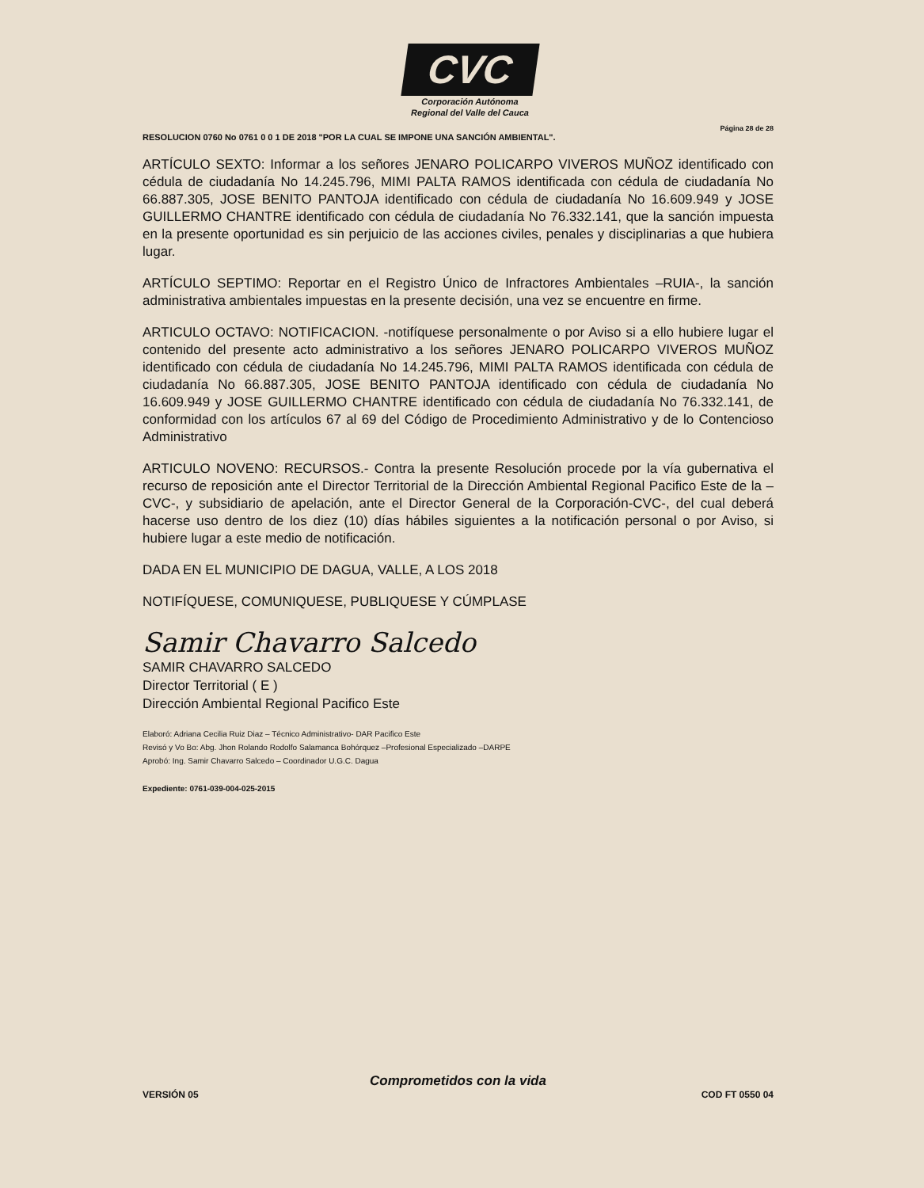CVC
Corporación Autónoma
Regional del Valle del Cauca
Página 28 de 28
RESOLUCION 0760 No 0761 0 0 1 DE 2018 "POR LA CUAL SE IMPONE UNA SANCIÓN AMBIENTAL".
ARTÍCULO SEXTO: Informar a los señores JENARO POLICARPO VIVEROS MUÑOZ identificado con cédula de ciudadanía No 14.245.796, MIMI PALTA RAMOS identificada con cédula de ciudadanía No 66.887.305, JOSE BENITO PANTOJA identificado con cédula de ciudadanía No 16.609.949 y JOSE GUILLERMO CHANTRE identificado con cédula de ciudadanía No 76.332.141, que la sanción impuesta en la presente oportunidad es sin perjuicio de las acciones civiles, penales y disciplinarias a que hubiera lugar.
ARTÍCULO SEPTIMO: Reportar en el Registro Único de Infractores Ambientales –RUIA-, la sanción administrativa ambientales impuestas en la presente decisión, una vez se encuentre en firme.
ARTICULO OCTAVO: NOTIFICACION. -notifíquese personalmente o por Aviso si a ello hubiere lugar el contenido del presente acto administrativo a los señores JENARO POLICARPO VIVEROS MUÑOZ identificado con cédula de ciudadanía No 14.245.796, MIMI PALTA RAMOS identificada con cédula de ciudadanía No 66.887.305, JOSE BENITO PANTOJA identificado con cédula de ciudadanía No 16.609.949 y JOSE GUILLERMO CHANTRE identificado con cédula de ciudadanía No 76.332.141, de conformidad con los artículos 67 al 69 del Código de Procedimiento Administrativo y de lo Contencioso Administrativo
ARTICULO NOVENO: RECURSOS.- Contra la presente Resolución procede por la vía gubernativa el recurso de reposición ante el Director Territorial de la Dirección Ambiental Regional Pacifico Este de la –CVC-, y subsidiario de apelación, ante el Director General de la Corporación-CVC-, del cual deberá hacerse uso dentro de los diez (10) días hábiles siguientes a la notificación personal o por Aviso, si hubiere lugar a este medio de notificación.
DADA EN EL MUNICIPIO DE DAGUA, VALLE, A LOS 2018
NOTIFÍQUESE, COMUNIQUESE, PUBLIQUESE Y CÚMPLASE
Samir Chavarro Salcedo
SAMIR CHAVARRO SALCEDO
Director Territorial ( E )
Dirección Ambiental Regional Pacifico Este
Elaboró: Adriana Cecilia Ruiz Diaz – Técnico Administrativo- DAR Pacifico Este
Revisó y Vo Bo: Abg. Jhon Rolando Rodolfo Salamanca Bohórquez –Profesional Especializado –DARPE
Aprobó: Ing. Samir Chavarro Salcedo – Coordinador U.G.C. Dagua
Expediente: 0761-039-004-025-2015
Comprometidos con la vida
VERSIÓN 05 COD FT 0550 04